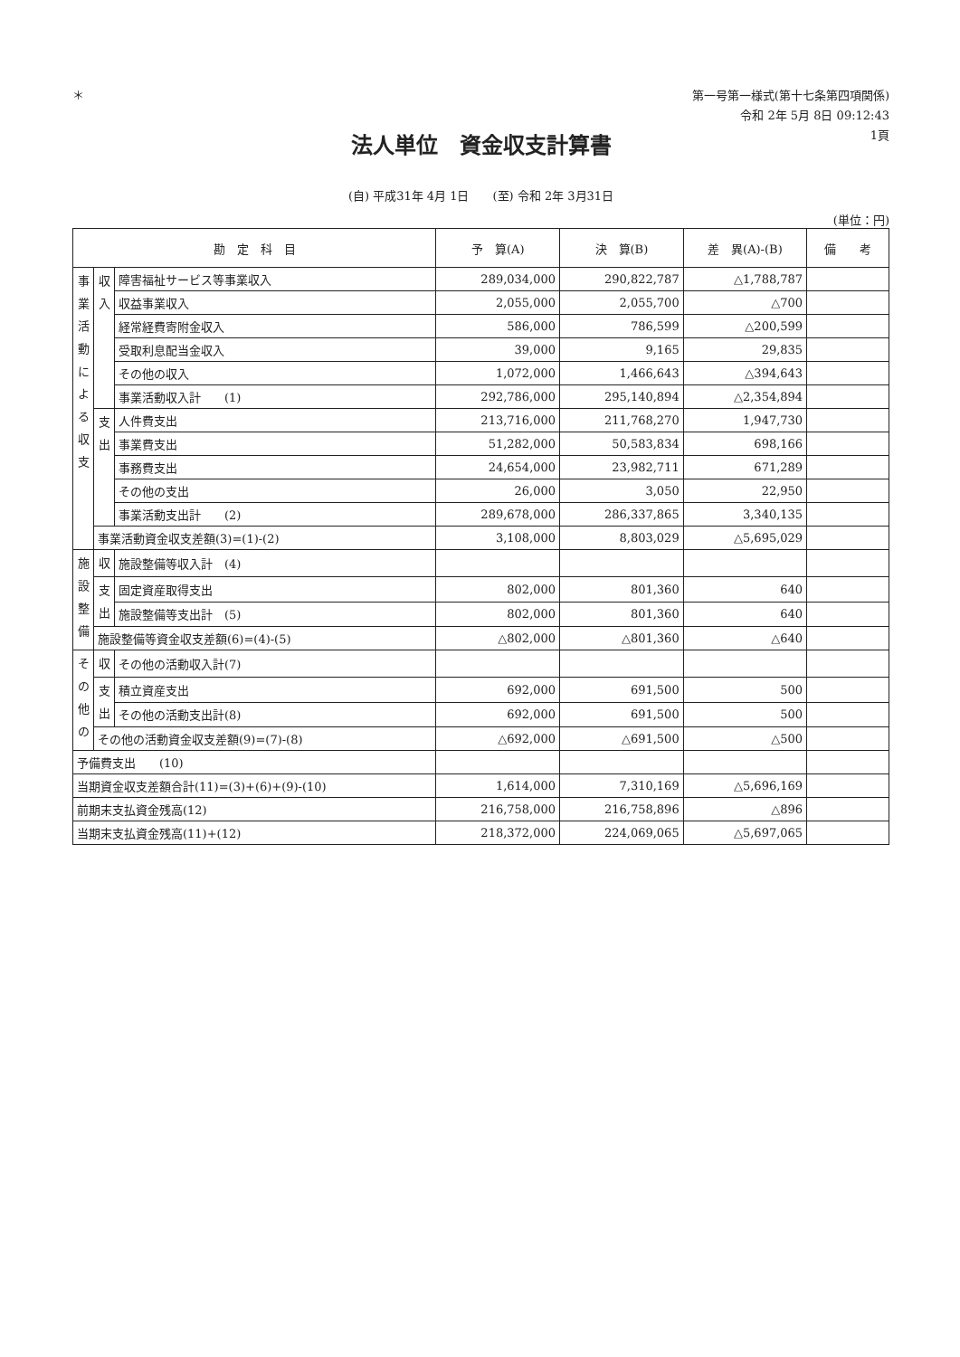＊
第一号第一様式(第十七条第四項関係)
令和 2年 5月 8日 09:12:43
1頁
法人単位　資金収支計算書
(自) 平成31年 4月 1日　　(至) 令和 2年 3月31日
(単位：円)
| 勘 定 科 目 | | | 予 算(A) | 決 算(B) | 差 異(A)-(B) | 備 考 |
| --- | --- | --- | --- | --- | --- | --- |
| 事業活動による収支 | 収入 | 障害福祉サービス等事業収入 | 289,034,000 | 290,822,787 | △1,788,787 | |
| | | 収益事業収入 | 2,055,000 | 2,055,700 | △700 | |
| | | 経常経費寄附金収入 | 586,000 | 786,599 | △200,599 | |
| | | 受取利息配当金収入 | 39,000 | 9,165 | 29,835 | |
| | | その他の収入 | 1,072,000 | 1,466,643 | △394,643 | |
| | | 事業活動収入計 (1) | 292,786,000 | 295,140,894 | △2,354,894 | |
| | 支出 | 人件費支出 | 213,716,000 | 211,768,270 | 1,947,730 | |
| | | 事業費支出 | 51,282,000 | 50,583,834 | 698,166 | |
| | | 事務費支出 | 24,654,000 | 23,982,711 | 671,289 | |
| | | その他の支出 | 26,000 | 3,050 | 22,950 | |
| | | 事業活動支出計 (2) | 289,678,000 | 286,337,865 | 3,340,135 | |
| | 事業活動資金収支差額(3)=(1)-(2) | | 3,108,000 | 8,803,029 | △5,695,029 | |
| 施設整備 | 収 | 施設整備等収入計 (4) | | | | |
| | 支出 | 固定資産取得支出 | 802,000 | 801,360 | 640 | |
| | | 施設整備等支出計 (5) | 802,000 | 801,360 | 640 | |
| | 施設整備等資金収支差額(6)=(4)-(5) | | △802,000 | △801,360 | △640 | |
| その他の | 収 | その他の活動収入計(7) | | | | |
| | 支出 | 積立資産支出 | 692,000 | 691,500 | 500 | |
| | | その他の活動支出計(8) | 692,000 | 691,500 | 500 | |
| | その他の活動資金収支差額(9)=(7)-(8) | | △692,000 | △691,500 | △500 | |
| 予備費支出 (10) | | | | | | |
| 当期資金収支差額合計(11)=(3)+(6)+(9)-(10) | | | 1,614,000 | 7,310,169 | △5,696,169 | |
| 前期末支払資金残高(12) | | | 216,758,000 | 216,758,896 | △896 | |
| 当期末支払資金残高(11)+(12) | | | 218,372,000 | 224,069,065 | △5,697,065 | |